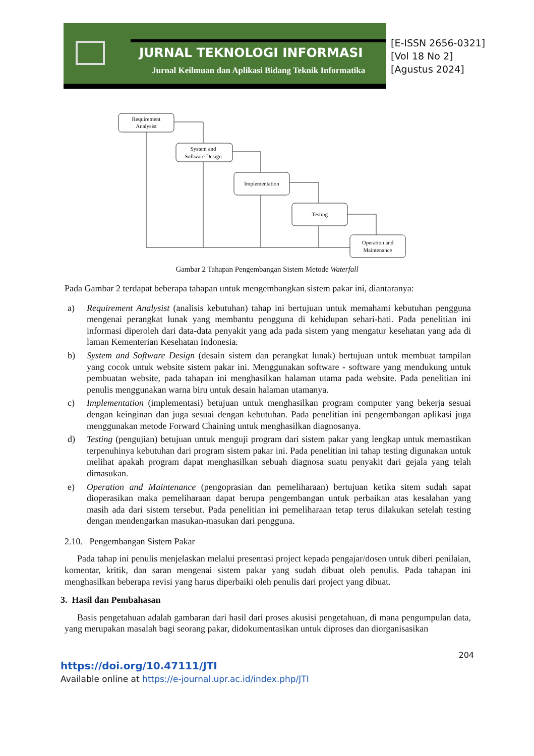JURNAL TEKNOLOGI INFORMASI
Jurnal Keilmuan dan Aplikasi Bidang Teknik Informatika
[E-ISSN 2656-0321]
[Vol 18 No 2]
[Agustus 2024]
Requirement
Analysist
System and
Software Design
Implementation
Testing
Operation and
Maintenance
Gambar 2 Tahapan Pengembangan Sistem Metode Waterfall
Pada Gambar 2 terdapat beberapa tahapan untuk mengembangkan sistem pakar ini, diantaranya:
a) Requirement Analysist (analisis kebutuhan) tahap ini bertujuan untuk memahami kebutuhan pengguna mengenai perangkat lunak yang membantu pengguna di kehidupan sehari-hati. Pada penelitian ini informasi diperoleh dari data-data penyakit yang ada pada sistem yang mengatur kesehatan yang ada di laman Kementerian Kesehatan Indonesia.
b) System and Software Design (desain sistem dan perangkat lunak) bertujuan untuk membuat tampilan yang cocok untuk website sistem pakar ini. Menggunakan software - software yang mendukung untuk pembuatan website, pada tahapan ini menghasilkan halaman utama pada website. Pada penelitian ini penulis menggunakan warna biru untuk desain halaman utamanya.
c) Implementation (implementasi) betujuan untuk menghasilkan program computer yang bekerja sesuai dengan keinginan dan juga sesuai dengan kebutuhan. Pada penelitian ini pengembangan aplikasi juga menggunakan metode Forward Chaining untuk menghasilkan diagnosanya.
d) Testing (pengujian) betujuan untuk menguji program dari sistem pakar yang lengkap untuk memastikan terpenuhinya kebutuhan dari program sistem pakar ini. Pada penelitian ini tahap testing digunakan untuk melihat apakah program dapat menghasilkan sebuah diagnosa suatu penyakit dari gejala yang telah dimasukan.
e) Operation and Maintenance (pengoprasian dan pemeliharaan) bertujuan ketika sitem sudah sapat dioperasikan maka pemeliharaan dapat berupa pengembangan untuk perbaikan atas kesalahan yang masih ada dari sistem tersebut. Pada penelitian ini pemeliharaan tetap terus dilakukan setelah testing dengan mendengarkan masukan-masukan dari pengguna.
2.10. Pengembangan Sistem Pakar
Pada tahap ini penulis menjelaskan melalui presentasi project kepada pengajar/dosen untuk diberi penilaian, komentar, kritik, dan saran mengenai sistem pakar yang sudah dibuat oleh penulis. Pada tahapan ini menghasilkan beberapa revisi yang harus diperbaiki oleh penulis dari project yang dibuat.
3. Hasil dan Pembahasan
Basis pengetahuan adalah gambaran dari hasil dari proses akusisi pengetahuan, di mana pengumpulan data, yang merupakan masalah bagi seorang pakar, didokumentasikan untuk diproses dan diorganisasikan
204
https://doi.org/10.47111/JTI
Available online at https://e-journal.upr.ac.id/index.php/JTI